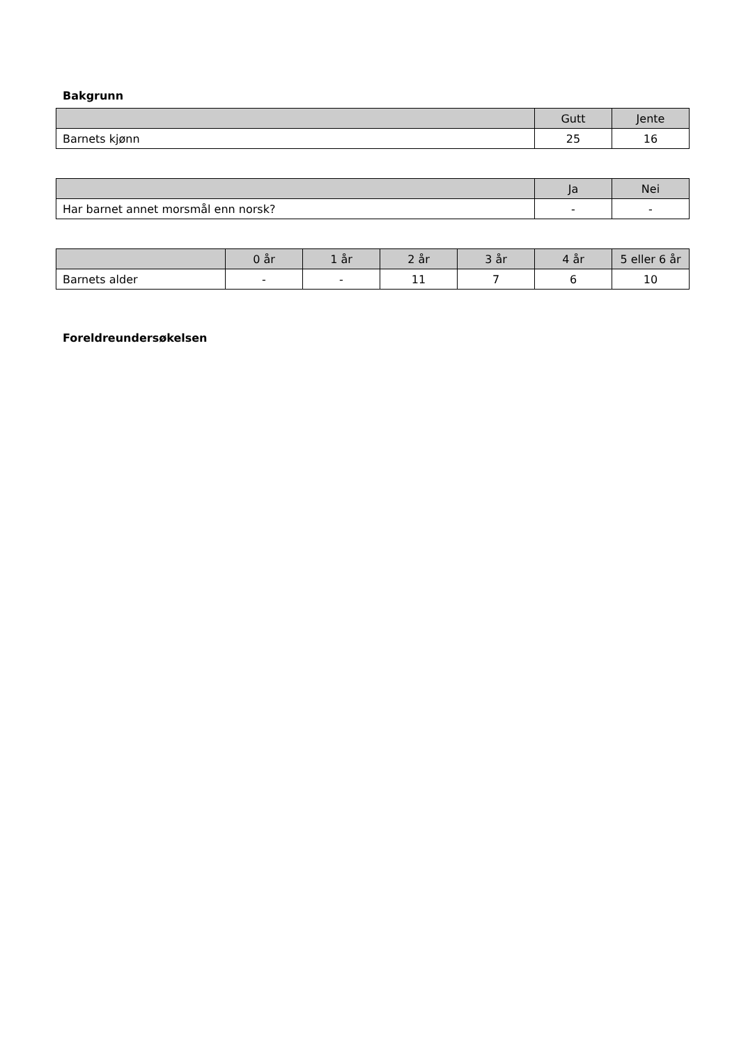Bakgrunn
| | Gutt | Jente |
| --- | --- | --- |
| Barnets kjønn | 25 | 16 |
| | Ja | Nei |
| --- | --- | --- |
| Har barnet annet morsmål enn norsk? | - | - |
| | 0 år | 1 år | 2 år | 3 år | 4 år | 5 eller 6 år |
| --- | --- | --- | --- | --- | --- | --- |
| Barnets alder | - | - | 11 | 7 | 6 | 10 |
Foreldreundersøkelsen